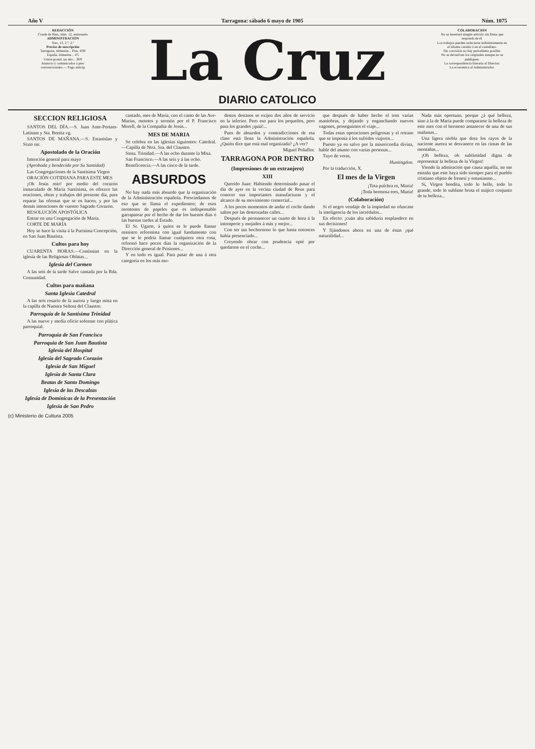Año V Tarragona: sábado 6 mayo de 1905 Núm. 1075
REDACCIÓN
Conde de Rius, núm. 12, entresuelo
ADMINISTRACION
Nao, 13, 2.º, 2.ª
Precios de suscripción
Tarragona, trimestre... Ptas. 4'00
España, trimestre... 4'5
Unión postal, un año... 36'0
Anuncio y comunicados á prec
convencionales.— Pago anticip
La Cruz
DIARIO CATOLICO
COLABORACION
No se insertará ningún artículo sin firma que responda de él.
Los trabajos pueden redactarse indistintamente en el idioma catalán ó en el castellano.
Sin concisión no hay periodismo posible.
No se devuelven los originales aunque no se publiquen.
La correspondencia literaria al Director.
La económica al Administrador.
SECCION RELIGIOSA
SANTOS DEL DÍA.—S. Juan Ante-Portam-Latinam y Sta. Benita vg.
SANTOS DE MAÑANA.—S. Estanislao y Sixto mr.
Apostolado de la Oración
Intención general para mayo
(Aprobada y bendecida por Su Santidad)
Las Congregaciones de la Santísima Virgen
ORACIÓN COTIDIANA PARA ESTE MES
¡Oh Jesús mío! por medio del corazón inmaculado de María Santísima, os ofrezco las oraciones, obras y trabajos del presente día, para reparar las ofensas que se os hacen, y por las demás intenciones de vuestro Sagrado Corazón.
RESOLUCIÓN APOSTÓLICA
Entrar en una Congregación de María.
CORTE DE MARÍA
Hoy se hace la visita á la Purísima Concepción, en San Juan Bautista.
Cultos para hoy
CUARENTA HORAS.—Continúan en la iglesia de las Religiosas Oblatas...
Iglesia del Carmen
A las seis de la tarde Salve cantada por la Rda. Comunidad.
Cultos para mañana
Santa Iglesia Catedral
A las seis rosario de la aurora y luego misa en la capilla de Nuestra Señora del Claustro.
Parroquia de la Santísima Trinidad
A las nueve y media oficio solemne con plática parroquial.
Parroquia de San Francisco
Parroquia de San Juan Bautista
Iglesia del Hospital
Iglesia del Sagrado Corazón
Iglesia de San Miguel
Iglesia de Santa Clara
Beatas de Santo Domingo
Iglesia de las Descalzas
Iglesia de Dominicas de la Presentación
Iglesia de San Pedro
cantado, mes de María, con el canto de las Ave-Marías, motetes y sermón por el P. Francisco Morell, de la Compañía de Jesús...
MES DE MARIA
Se celebra en las iglesias siguientes: Catedral.—Capilla de Ntra. Sra. del Claustro.
Stma. Trinidad.—A las ocho durante la Misa.
San Francisco.—A las seis y á las ocho.
Beneficencia.—A las cinco de la tarde.
ABSURDOS
No hay nada más absurdo que la organización de la Administración española. Prescindamos de eso que se llama el expedienteo; de esos montones de papeles que es indispensable garrapatear por el hecho de dar los buenos días ó las buenas tardes al Estado.
El Sr. Ugarte, á quien se le puede llamar ministro reformista con igual fundamento con que se le podría llamar cualquiera otra cosa, reformó hace pocos días la organización de la Dirección general de Prisiones...
Y en todo es igual. Para pasar de una á otra categoría en los más mo-
destos destinos se exijen dos años de servicio en la inferior. Pero eso para los pequeños, pero para los grandes ¡quiá!...
Pues de absurdos y contradicciones de esa clase está llena la Administración española. ¿Quién dice que está mal organizada? ¿A ver?
Miguel Peñaflor.
TARRAGONA POR DENTRO
(Impresiones de un extranjero)
XIII
Querido Juan: Habiendo determinado pasar el día de ayer en la vecina ciudad de Reus para conocer sus importantes manufacturas y el alcance de su movimiento comercial...
A los pocos momentos de andar el coche dando saltos por las destrozadas calles...
Después de permanecer un cuarto de hora á la intemperie y mojados á más y mejor...
Con ser tan bochornoso lo que hasta entonces había presenciado...
Creyendo obrar con prudencia opté por quedarme en el coche...
que después de haber hecho el tren varias maniobras, y dejando y enganchando nuevos vagones, proseguimos el viaje...
Todas estas operaciones peligrosas y el retraso que se imponía á los sufridos viajeros...
Puesto ya en salvo por la misericordia divina, hablé del asunto con varias personas...
Tuyo de veras,
Huntingdon.
Por la traducción, X.
El mes de la Virgen
¡Tota pulchra es, María!
¡Toda hermosa eres, María!
(Colaboración)
Si el negro vendaje de la impiedad no ofuscase la inteligencia de los incrédulos...
En efecto: ¡cuán alta sabiduría resplandece en sus decisiones!
Y fijándonos ahora en una de éstas ¡qué naturalidad...
Nada más oportuno, porque ¿á qué belleza, sino á la de María puede compararse la belleza de este mes con el hermoso amanecer de una de sus mañanas...
Una ligera niebla que dora los rayos de la naciente aurora se desvanece en las cimas de las montañas...
¡Oh belleza, oh sublimidad digna de representar la belleza de la Virgen!
Viendo la admiración que causa aquélla, no me estraña que este haya sido siempre para el pueblo cristiano objeto de frenesí y entusiasmo...
Sí, Virgen bendita, todo lo bello, todo lo grande, todo lo sublime brota el májico conjunto de tu belleza...
(c) Ministerio de Cultura 2005